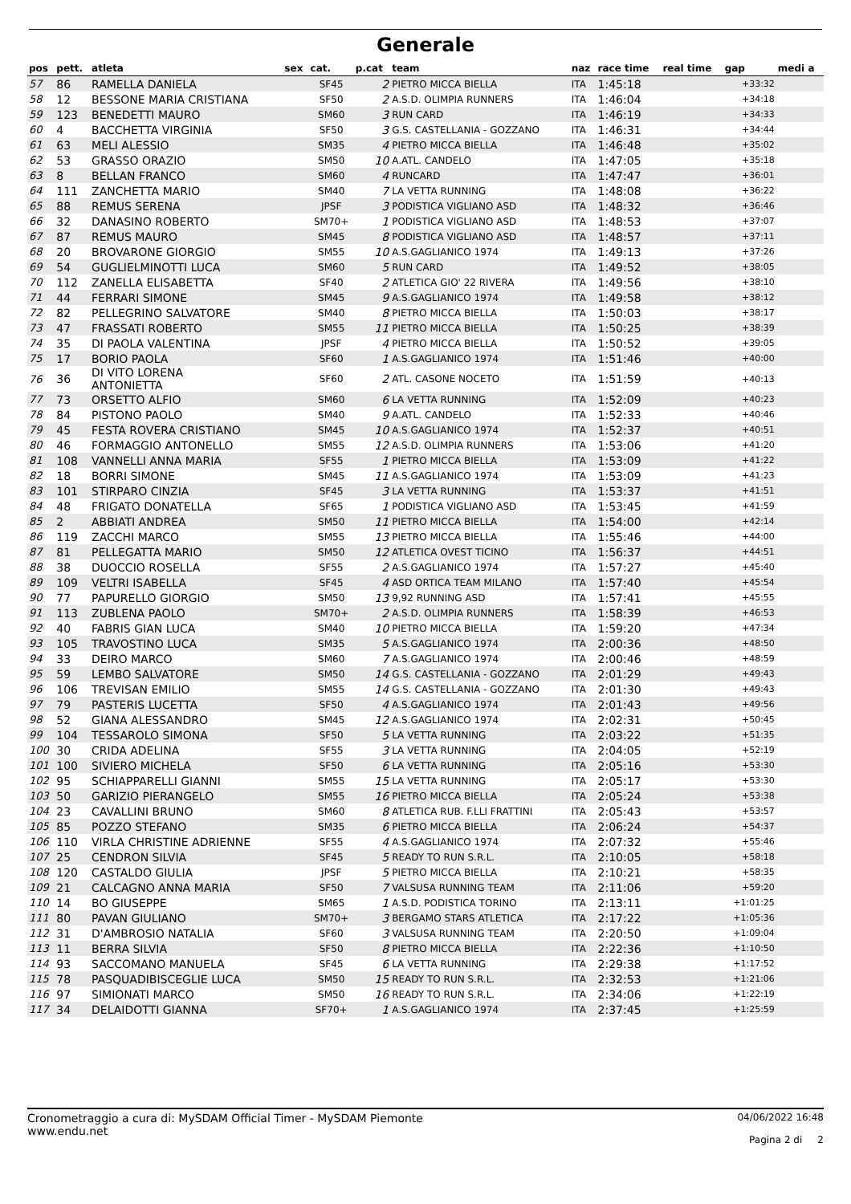Generale
| pos | pett. | atleta | sex | cat. | p.cat | team | naz | race time | real time | gap | medi a |
| --- | --- | --- | --- | --- | --- | --- | --- | --- | --- | --- | --- |
| 57 | 86 | RAMELLA DANIELA | | SF45 | 2 | PIETRO MICCA BIELLA | ITA | 1:45:18 | | +33:32 | |
| 58 | 12 | BESSONE MARIA CRISTIANA | | SF50 | 2 | A.S.D. OLIMPIA RUNNERS | ITA | 1:46:04 | | +34:18 | |
| 59 | 123 | BENEDETTI MAURO | | SM60 | 3 | RUN CARD | ITA | 1:46:19 | | +34:33 | |
| 60 | 4 | BACCHETTA VIRGINIA | | SF50 | 3 | G.S. CASTELLANIA - GOZZANO | ITA | 1:46:31 | | +34:44 | |
| 61 | 63 | MELI ALESSIO | | SM35 | 4 | PIETRO MICCA BIELLA | ITA | 1:46:48 | | +35:02 | |
| 62 | 53 | GRASSO ORAZIO | | SM50 | 10 | A.ATL. CANDELO | ITA | 1:47:05 | | +35:18 | |
| 63 | 8 | BELLAN FRANCO | | SM60 | 4 | RUNCARD | ITA | 1:47:47 | | +36:01 | |
| 64 | 111 | ZANCHETTA MARIO | | SM40 | 7 | LA VETTA RUNNING | ITA | 1:48:08 | | +36:22 | |
| 65 | 88 | REMUS SERENA | | JPSF | 3 | PODISTICA VIGLIANO ASD | ITA | 1:48:32 | | +36:46 | |
| 66 | 32 | DANASINO ROBERTO | | SM70+ | 1 | PODISTICA VIGLIANO ASD | ITA | 1:48:53 | | +37:07 | |
| 67 | 87 | REMUS MAURO | | SM45 | 8 | PODISTICA VIGLIANO ASD | ITA | 1:48:57 | | +37:11 | |
| 68 | 20 | BROVARONE GIORGIO | | SM55 | 10 | A.S.GAGLIANICO 1974 | ITA | 1:49:13 | | +37:26 | |
| 69 | 54 | GUGLIELMINOTTI LUCA | | SM60 | 5 | RUN CARD | ITA | 1:49:52 | | +38:05 | |
| 70 | 112 | ZANELLA ELISABETTA | | SF40 | 2 | ATLETICA GIO' 22 RIVERA | ITA | 1:49:56 | | +38:10 | |
| 71 | 44 | FERRARI SIMONE | | SM45 | 9 | A.S.GAGLIANICO 1974 | ITA | 1:49:58 | | +38:12 | |
| 72 | 82 | PELLEGRINO SALVATORE | | SM40 | 8 | PIETRO MICCA BIELLA | ITA | 1:50:03 | | +38:17 | |
| 73 | 47 | FRASSATI ROBERTO | | SM55 | 11 | PIETRO MICCA BIELLA | ITA | 1:50:25 | | +38:39 | |
| 74 | 35 | DI PAOLA VALENTINA | | JPSF | 4 | PIETRO MICCA BIELLA | ITA | 1:50:52 | | +39:05 | |
| 75 | 17 | BORIO PAOLA | | SF60 | 1 | A.S.GAGLIANICO 1974 | ITA | 1:51:46 | | +40:00 | |
| 76 | 36 | DI VITO LORENA ANTONIETTA | | SF60 | 2 | ATL. CASONE NOCETO | ITA | 1:51:59 | | +40:13 | |
| 77 | 73 | ORSETTO ALFIO | | SM60 | 6 | LA VETTA RUNNING | ITA | 1:52:09 | | +40:23 | |
| 78 | 84 | PISTONO PAOLO | | SM40 | 9 | A.ATL. CANDELO | ITA | 1:52:33 | | +40:46 | |
| 79 | 45 | FESTA ROVERA CRISTIANO | | SM45 | 10 | A.S.GAGLIANICO 1974 | ITA | 1:52:37 | | +40:51 | |
| 80 | 46 | FORMAGGIO ANTONELLO | | SM55 | 12 | A.S.D. OLIMPIA RUNNERS | ITA | 1:53:06 | | +41:20 | |
| 81 | 108 | VANNELLI ANNA MARIA | | SF55 | 1 | PIETRO MICCA BIELLA | ITA | 1:53:09 | | +41:22 | |
| 82 | 18 | BORRI SIMONE | | SM45 | 11 | A.S.GAGLIANICO 1974 | ITA | 1:53:09 | | +41:23 | |
| 83 | 101 | STIRPARO CINZIA | | SF45 | 3 | LA VETTA RUNNING | ITA | 1:53:37 | | +41:51 | |
| 84 | 48 | FRIGATO DONATELLA | | SF65 | 1 | PODISTICA VIGLIANO ASD | ITA | 1:53:45 | | +41:59 | |
| 85 | 2 | ABBIATI ANDREA | | SM50 | 11 | PIETRO MICCA BIELLA | ITA | 1:54:00 | | +42:14 | |
| 86 | 119 | ZACCHI MARCO | | SM55 | 13 | PIETRO MICCA BIELLA | ITA | 1:55:46 | | +44:00 | |
| 87 | 81 | PELLEGATTA MARIO | | SM50 | 12 | ATLETICA OVEST TICINO | ITA | 1:56:37 | | +44:51 | |
| 88 | 38 | DUOCCIO ROSELLA | | SF55 | 2 | A.S.GAGLIANICO 1974 | ITA | 1:57:27 | | +45:40 | |
| 89 | 109 | VELTRI ISABELLA | | SF45 | 4 | ASD ORTICA TEAM MILANO | ITA | 1:57:40 | | +45:54 | |
| 90 | 77 | PAPURELLO GIORGIO | | SM50 | 13 | 9,92 RUNNING ASD | ITA | 1:57:41 | | +45:55 | |
| 91 | 113 | ZUBLENA PAOLO | | SM70+ | 2 | A.S.D. OLIMPIA RUNNERS | ITA | 1:58:39 | | +46:53 | |
| 92 | 40 | FABRIS GIAN LUCA | | SM40 | 10 | PIETRO MICCA BIELLA | ITA | 1:59:20 | | +47:34 | |
| 93 | 105 | TRAVOSTINO LUCA | | SM35 | 5 | A.S.GAGLIANICO 1974 | ITA | 2:00:36 | | +48:50 | |
| 94 | 33 | DEIRO MARCO | | SM60 | 7 | A.S.GAGLIANICO 1974 | ITA | 2:00:46 | | +48:59 | |
| 95 | 59 | LEMBO SALVATORE | | SM50 | 14 | G.S. CASTELLANIA - GOZZANO | ITA | 2:01:29 | | +49:43 | |
| 96 | 106 | TREVISAN EMILIO | | SM55 | 14 | G.S. CASTELLANIA - GOZZANO | ITA | 2:01:30 | | +49:43 | |
| 97 | 79 | PASTERIS LUCETTA | | SF50 | 4 | A.S.GAGLIANICO 1974 | ITA | 2:01:43 | | +49:56 | |
| 98 | 52 | GIANA ALESSANDRO | | SM45 | 12 | A.S.GAGLIANICO 1974 | ITA | 2:02:31 | | +50:45 | |
| 99 | 104 | TESSAROLO SIMONA | | SF50 | 5 | LA VETTA RUNNING | ITA | 2:03:22 | | +51:35 | |
| 100 | 30 | CRIDA ADELINA | | SF55 | 3 | LA VETTA RUNNING | ITA | 2:04:05 | | +52:19 | |
| 101 | 100 | SIVIERO MICHELA | | SF50 | 6 | LA VETTA RUNNING | ITA | 2:05:16 | | +53:30 | |
| 102 | 95 | SCHIAPPARELLI GIANNI | | SM55 | 15 | LA VETTA RUNNING | ITA | 2:05:17 | | +53:30 | |
| 103 | 50 | GARIZIO PIERANGELO | | SM55 | 16 | PIETRO MICCA BIELLA | ITA | 2:05:24 | | +53:38 | |
| 104 | 23 | CAVALLINI BRUNO | | SM60 | 8 | ATLETICA RUB. F.LLI FRATTINI | ITA | 2:05:43 | | +53:57 | |
| 105 | 85 | POZZO STEFANO | | SM35 | 6 | PIETRO MICCA BIELLA | ITA | 2:06:24 | | +54:37 | |
| 106 | 110 | VIRLA CHRISTINE ADRIENNE | | SF55 | 4 | A.S.GAGLIANICO 1974 | ITA | 2:07:32 | | +55:46 | |
| 107 | 25 | CENDRON SILVIA | | SF45 | 5 | READY TO RUN S.R.L. | ITA | 2:10:05 | | +58:18 | |
| 108 | 120 | CASTALDO GIULIA | | JPSF | 5 | PIETRO MICCA BIELLA | ITA | 2:10:21 | | +58:35 | |
| 109 | 21 | CALCAGNO ANNA MARIA | | SF50 | 7 | VALSUSA RUNNING TEAM | ITA | 2:11:06 | | +59:20 | |
| 110 | 14 | BO GIUSEPPE | | SM65 | 1 | A.S.D. PODISTICA TORINO | ITA | 2:13:11 | | +1:01:25 | |
| 111 | 80 | PAVAN GIULIANO | | SM70+ | 3 | BERGAMO STARS ATLETICA | ITA | 2:17:22 | | +1:05:36 | |
| 112 | 31 | D'AMBROSIO NATALIA | | SF60 | 3 | VALSUSA RUNNING TEAM | ITA | 2:20:50 | | +1:09:04 | |
| 113 | 11 | BERRA SILVIA | | SF50 | 8 | PIETRO MICCA BIELLA | ITA | 2:22:36 | | +1:10:50 | |
| 114 | 93 | SACCOMANO MANUELA | | SF45 | 6 | LA VETTA RUNNING | ITA | 2:29:38 | | +1:17:52 | |
| 115 | 78 | PASQUADIBISCEGLIE LUCA | | SM50 | 15 | READY TO RUN S.R.L. | ITA | 2:32:53 | | +1:21:06 | |
| 116 | 97 | SIMIONATI MARCO | | SM50 | 16 | READY TO RUN S.R.L. | ITA | 2:34:06 | | +1:22:19 | |
| 117 | 34 | DELAIDOTTI GIANNA | | SF70+ | 1 | A.S.GAGLIANICO 1974 | ITA | 2:37:45 | | +1:25:59 | |
Cronometraggio a cura di: MySDAM Official Timer - MySDAM Piemonte
www.endu.net
04/06/2022 16:48
Pagina 2 di 2